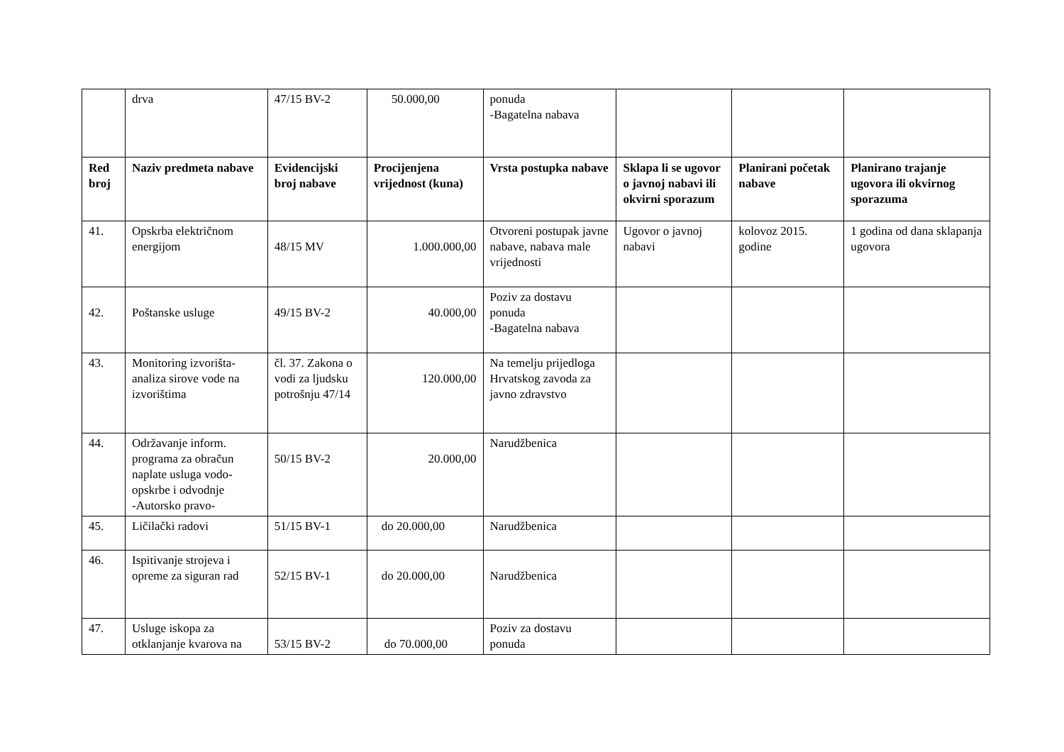| | drva | 47/15 BV-2 | 50.000,00 | ponuda -Bagatelna nabava | | | |
| Red broj | Naziv predmeta nabave | Evidencijski broj nabave | Procijenjena vrijednost (kuna) | Vrsta postupka nabave | Sklapa li se ugovor o javnoj nabavi ili okvirni sporazum | Planirani početak nabave | Planirano trajanje ugovora ili okvirnog sporazuma |
| 41. | Opskrba električnom energijom | 48/15 MV | 1.000.000,00 | Otvoreni postupak javne nabave, nabava male vrijednosti | Ugovor o javnoj nabavi | kolovoz 2015. godine | 1 godina od dana sklapanja ugovora |
| 42. | Poštanske usluge | 49/15 BV-2 | 40.000,00 | Poziv za dostavu ponuda -Bagatelna nabava | | | |
| 43. | Monitoring izvorišta-analiza sirove vode na izvorištima | čl. 37. Zakona o vodi za ljudsku potrošnju 47/14 | 120.000,00 | Na temelju prijedloga Hrvatskog zavoda za javno zdravstvo | | | |
| 44. | Održavanje inform. programa za obračun naplate usluga vodo-opskrbe i odvodnje -Autorsko pravo- | 50/15 BV-2 | 20.000,00 | Narudžbenica | | | |
| 45. | Ličilački radovi | 51/15 BV-1 | do 20.000,00 | Narudžbenica | | | |
| 46. | Ispitivanje strojeva i opreme za siguran rad | 52/15 BV-1 | do 20.000,00 | Narudžbenica | | | |
| 47. | Usluge iskopa za otklanjanje kvarova na | 53/15 BV-2 | do 70.000,00 | Poziv za dostavu ponuda | | | |